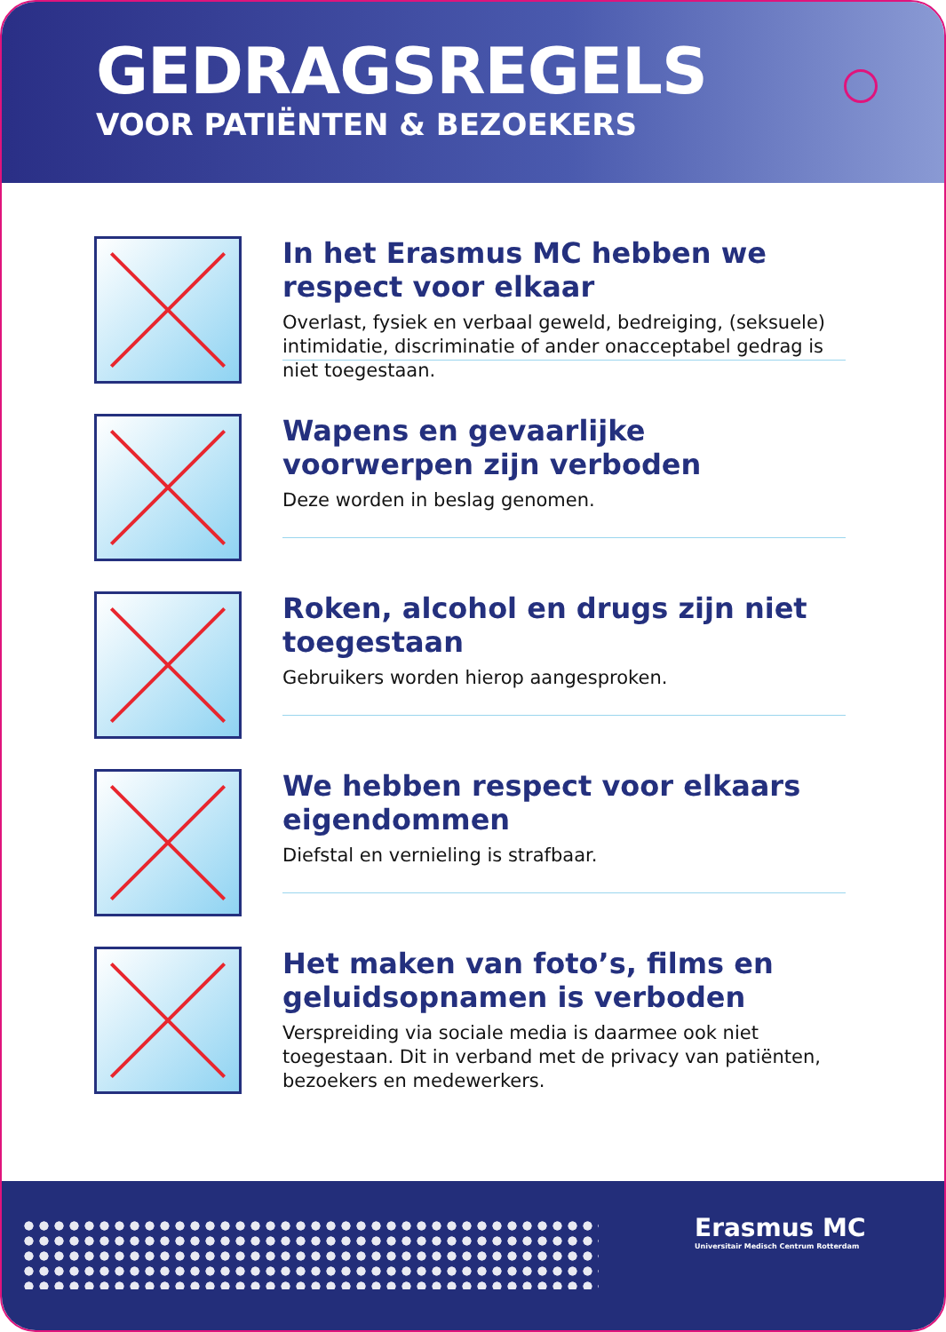GEDRAGSREGELS
VOOR PATIËNTEN & BEZOEKERS
In het Erasmus MC hebben we respect voor elkaar
Overlast, fysiek en verbaal geweld, bedreiging, (seksuele) intimidatie, discriminatie of ander onacceptabel gedrag is niet toegestaan.
Wapens en gevaarlijke voorwerpen zijn verboden
Deze worden in beslag genomen.
Roken, alcohol en drugs zijn niet toegestaan
Gebruikers worden hierop aangesproken.
We hebben respect voor elkaars eigendommen
Diefstal en vernieling is strafbaar.
Het maken van foto’s, films en geluidsopnamen is verboden
Verspreiding via sociale media is daarmee ook niet toegestaan. Dit in verband met de privacy van patiënten, bezoekers en medewerkers.
Erasmus MC
Universitair Medisch Centrum Rotterdam